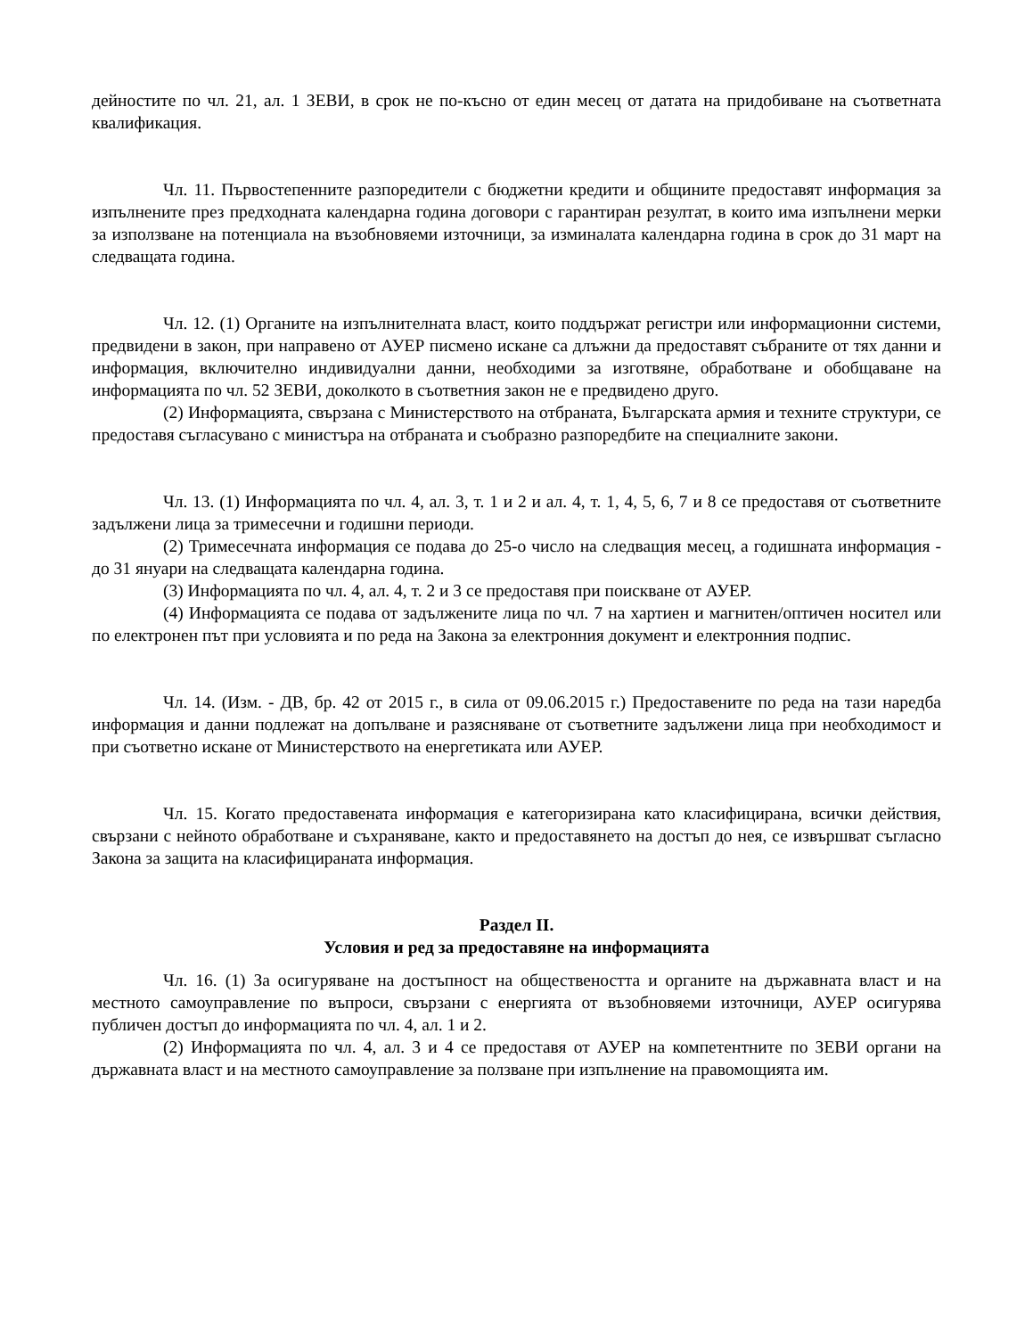дейностите по чл. 21, ал. 1 ЗЕВИ, в срок не по-късно от един месец от датата на придобиване на съответната квалификация.
Чл. 11. Първостепенните разпоредители с бюджетни кредити и общините предоставят информация за изпълнените през предходната календарна година договори с гарантиран резултат, в които има изпълнени мерки за използване на потенциала на възобновяеми източници, за изминалата календарна година в срок до 31 март на следващата година.
Чл. 12. (1) Органите на изпълнителната власт, които поддържат регистри или информационни системи, предвидени в закон, при направено от АУЕР писмено искане са длъжни да предоставят събраните от тях данни и информация, включително индивидуални данни, необходими за изготвяне, обработване и обобщаване на информацията по чл. 52 ЗЕВИ, доколкото в съответния закон не е предвидено друго.
(2) Информацията, свързана с Министерството на отбраната, Българската армия и техните структури, се предоставя съгласувано с министъра на отбраната и съобразно разпоредбите на специалните закони.
Чл. 13. (1) Информацията по чл. 4, ал. 3, т. 1 и 2 и ал. 4, т. 1, 4, 5, 6, 7 и 8 се предоставя от съответните задължени лица за тримесечни и годишни периоди.
(2) Тримесечната информация се подава до 25-о число на следващия месец, а годишната информация - до 31 януари на следващата календарна година.
(3) Информацията по чл. 4, ал. 4, т. 2 и 3 се предоставя при поискване от АУЕР.
(4) Информацията се подава от задължените лица по чл. 7 на хартиен и магнитен/оптичен носител или по електронен път при условията и по реда на Закона за електронния документ и електронния подпис.
Чл. 14. (Изм. - ДВ, бр. 42 от 2015 г., в сила от 09.06.2015 г.) Предоставените по реда на тази наредба информация и данни подлежат на допълване и разясняване от съответните задължени лица при необходимост и при съответно искане от Министерството на енергетиката или АУЕР.
Чл. 15. Когато предоставената информация е категоризирана като класифицирана, всички действия, свързани с нейното обработване и съхраняване, както и предоставянето на достъп до нея, се извършват съгласно Закона за защита на класифицираната информация.
Раздел II.
Условия и ред за предоставяне на информацията
Чл. 16. (1) За осигуряване на достъпност на обществеността и органите на държавната власт и на местното самоуправление по въпроси, свързани с енергията от възобновяеми източници, АУЕР осигурява публичен достъп до информацията по чл. 4, ал. 1 и 2.
(2) Информацията по чл. 4, ал. 3 и 4 се предоставя от АУЕР на компетентните по ЗЕВИ органи на държавната власт и на местното самоуправление за ползване при изпълнение на правомощията им.